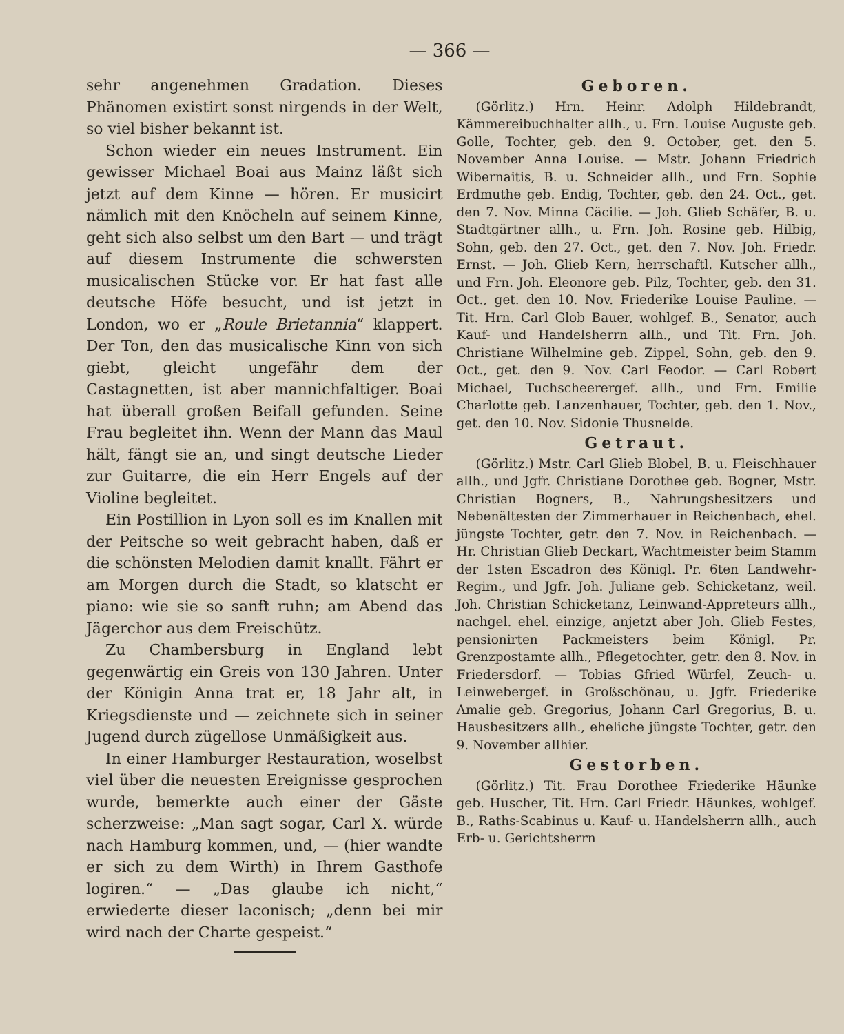— 366 —
sehr angenehmen Gradation. Dieses Phänomen existirt sonst nirgends in der Welt, so viel bisher bekannt ist.
Schon wieder ein neues Instrument. Ein gewisser Michael Boai aus Mainz läßt sich jetzt auf dem Kinne — hören. Er musicirt nämlich mit den Knöcheln auf seinem Kinne, geht sich also selbst um den Bart — und trägt auf diesem Instrumente die schwersten musicalischen Stücke vor. Er hat fast alle deutsche Höfe besucht, und ist jetzt in London, wo er „Roule Brietannia“ klappert. Der Ton, den das musicalische Kinn von sich giebt, gleicht ungefähr dem der Castagnetten, ist aber mannichfaltiger. Boai hat überall großen Beifall gefunden. Seine Frau begleitet ihn. Wenn der Mann das Maul hält, fängt sie an, und singt deutsche Lieder zur Guitarre, die ein Herr Engels auf der Violine begleitet.
Ein Postillion in Lyon soll es im Knallen mit der Peitsche so weit gebracht haben, daß er die schönsten Melodien damit knallt. Fährt er am Morgen durch die Stadt, so klatscht er piano: wie sie so sanft ruhn; am Abend das Jägerchor aus dem Freischütz.
Zu Chambersburg in England lebt gegenwärtig ein Greis von 130 Jahren. Unter der Königin Anna trat er, 18 Jahr alt, in Kriegsdienste und — zeichnete sich in seiner Jugend durch zügellose Unmäßigkeit aus.
In einer Hamburger Restauration, woselbst viel über die neuesten Ereignisse gesprochen wurde, bemerkte auch einer der Gäste scherzweise: „Man sagt sogar, Carl X. würde nach Hamburg kommen, und, — (hier wandte er sich zu dem Wirth) in Ihrem Gasthofe logiren.“ — „Das glaube ich nicht,“ erwiederte dieser laconisch; „denn bei mir wird nach der Charte gespeist.“
Geboren.
(Görlitz.) Hrn. Heinr. Adolph Hildebrandt, Kämmereibuchhalter allh., u. Frn. Louise Auguste geb. Golle, Tochter, geb. den 9. October, get. den 5. November Anna Louise. — Mstr. Johann Friedrich Wibernaitis, B. u. Schneider allh., und Frn. Sophie Erdmuthe geb. Endig, Tochter, geb. den 24. Oct., get. den 7. Nov. Minna Cäcilie. — Joh. Glieb Schäfer, B. u. Stadtgärtner allh., u. Frn. Joh. Rosine geb. Hilbig, Sohn, geb. den 27. Oct., get. den 7. Nov. Joh. Friedr. Ernst. — Joh. Glieb Kern, herrschaftl. Kutscher allh., und Frn. Joh. Eleonore geb. Pilz, Tochter, geb. den 31. Oct., get. den 10. Nov. Friederike Louise Pauline. — Tit. Hrn. Carl Glob Bauer, wohlgef. B., Senator, auch Kauf- und Handelsherrn allh., und Tit. Frn. Joh. Christiane Wilhelmine geb. Zippel, Sohn, geb. den 9. Oct., get. den 9. Nov. Carl Feodor. — Carl Robert Michael, Tuchscheerergef. allh., und Frn. Emilie Charlotte geb. Lanzenhauer, Tochter, geb. den 1. Nov., get. den 10. Nov. Sidonie Thusnelde.
Getraut.
(Görlitz.) Mstr. Carl Glieb Blobel, B. u. Fleischhauer allh., und Jgfr. Christiane Dorothee geb. Bogner, Mstr. Christian Bogners, B., Nahrungsbesitzers und Nebenältesten der Zimmerhauer in Reichenbach, ehel. jüngste Tochter, getr. den 7. Nov. in Reichenbach. — Hr. Christian Glieb Deckart, Wachtmeister beim Stamm der 1sten Escadron des Königl. Pr. 6ten Landwehr-Regim., und Jgfr. Joh. Juliane geb. Schicketanz, weil. Joh. Christian Schicketanz, Leinwand-Appreteurs allh., nachgel. ehel. einzige, anjetzt aber Joh. Glieb Festes, pensionirten Packmeisters beim Königl. Pr. Grenzpostamte allh., Pflegetochter, getr. den 8. Nov. in Friedersdorf. — Tobias Gfried Würfel, Zeuch- u. Leinwebergef. in Großschönau, u. Jgfr. Friederike Amalie geb. Gregorius, Johann Carl Gregorius, B. u. Hausbesitzers allh., eheliche jüngste Tochter, getr. den 9. November allhier.
Gestorben.
(Görlitz.) Tit. Frau Dorothee Friederike Häunke geb. Huscher, Tit. Hrn. Carl Friedr. Häunkes, wohlgef. B., Raths-Scabinus u. Kauf- u. Handelsherrn allh., auch Erb- u. Gerichtsherrn